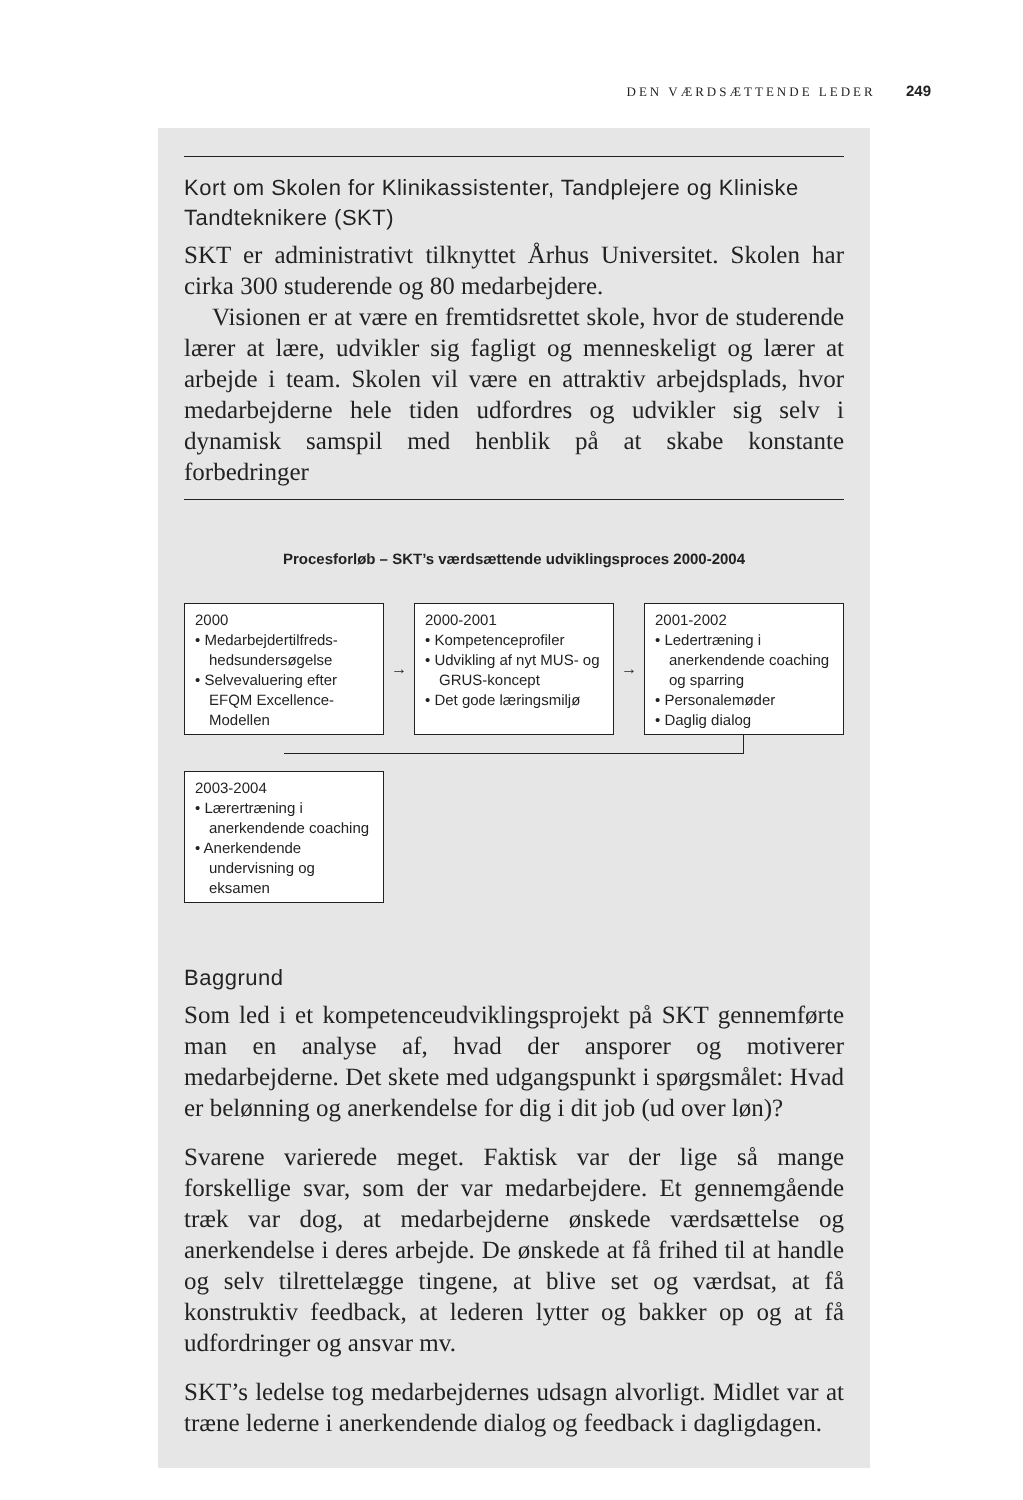DEN VÆRDSÆTTENDE LEDER 249
Kort om Skolen for Klinikassistenter, Tandplejere og Kliniske Tandteknikere (SKT)
SKT er administrativt tilknyttet Århus Universitet. Skolen har cirka 300 studerende og 80 medarbejdere.
Visionen er at være en fremtidsrettet skole, hvor de studerende lærer at lære, udvikler sig fagligt og menneskeligt og lærer at arbejde i team. Skolen vil være en attraktiv arbejdsplads, hvor medarbejderne hele tiden udfordres og udvikler sig selv i dynamisk samspil med henblik på at skabe konstante forbedringer
Procesforløb – SKT’s værdsættende udviklingsproces 2000-2004
2000
• Medarbejdertilfreds-hedsundersøgelse
• Selvevaluering efter EFQM Excellence-Modellen
→
2000-2001
• Kompetenceprofiler
• Udvikling af nyt MUS- og GRUS-koncept
• Det gode læringsmiljø
→
2001-2002
• Ledertræning i anerkendende coaching og sparring
• Personalemøder
• Daglig dialog
2003-2004
• Lærertræning i anerkendende coaching
• Anerkendende undervisning og eksamen
Baggrund
Som led i et kompetenceudviklingsprojekt på SKT gennemførte man en analyse af, hvad der ansporer og motiverer medarbejderne. Det skete med udgangspunkt i spørgsmålet: Hvad er belønning og anerkendelse for dig i dit job (ud over løn)?
Svarene varierede meget. Faktisk var der lige så mange forskellige svar, som der var medarbejdere. Et gennemgående træk var dog, at medarbejderne ønskede værdsættelse og anerkendelse i deres arbejde. De ønskede at få frihed til at handle og selv tilrettelægge tingene, at blive set og værdsat, at få konstruktiv feedback, at lederen lytter og bakker op og at få udfordringer og ansvar mv.
SKT’s ledelse tog medarbejdernes udsagn alvorligt. Midlet var at træne lederne i anerkendende dialog og feedback i dagligdagen.